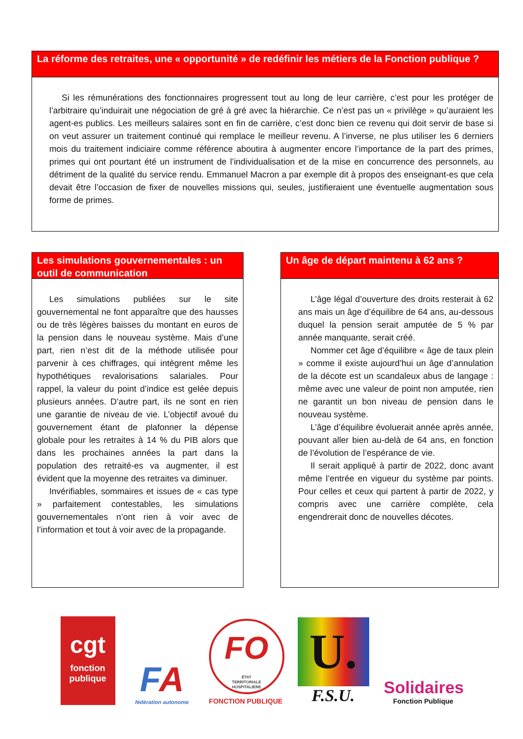La réforme des retraites, une « opportunité » de redéfinir les métiers de la Fonction publique ?
Si les rémunérations des fonctionnaires progressent tout au long de leur carrière, c’est pour les protéger de l’arbitraire qu’induirait une négociation de gré à gré avec la hiérarchie. Ce n’est pas un « privilège » qu’auraient les agent-es publics. Les meilleurs salaires sont en fin de carrière, c’est donc bien ce revenu qui doit servir de base si on veut assurer un traitement continué qui remplace le meilleur revenu. A l’inverse, ne plus utiliser les 6 derniers mois du traitement indiciaire comme référence aboutira à augmenter encore l’importance de la part des primes, primes qui ont pourtant été un instrument de l’individualisation et de la mise en concurrence des personnels, au détriment de la qualité du service rendu. Emmanuel Macron a par exemple dit à propos des enseignant-es que cela devait être l’occasion de fixer de nouvelles missions qui, seules, justifieraient une éventuelle augmentation sous forme de primes.
Les simulations gouvernementales : un outil de communication
Les simulations publiées sur le site gouvernemental ne font apparaître que des hausses ou de très légères baisses du montant en euros de la pension dans le nouveau système. Mais d’une part, rien n’est dit de la méthode utilisée pour parvenir à ces chiffrages, qui intègrent même les hypothétiques revalorisations salariales. Pour rappel, la valeur du point d’indice est gelée depuis plusieurs années. D’autre part, ils ne sont en rien une garantie de niveau de vie. L’objectif avoué du gouvernement étant de plafonner la dépense globale pour les retraites à 14 % du PIB alors que dans les prochaines années la part dans la population des retraité-es va augmenter, il est évident que la moyenne des retraites va diminuer.
Invérifiables, sommaires et issues de « cas type » parfaitement contestables, les simulations gouvernementales n’ont rien à voir avec de l’information et tout à voir avec de la propagande.
Un âge de départ maintenu à 62 ans ?
L’âge légal d’ouverture des droits resterait à 62 ans mais un âge d’équilibre de 64 ans, au-dessous duquel la pension serait amputée de 5 % par année manquante, serait créé.
Nommer cet âge d’équilibre « âge de taux plein » comme il existe aujourd’hui un âge d’annulation de la décote est un scandaleux abus de langage : même avec une valeur de point non amputée, rien ne garantit un bon niveau de pension dans le nouveau système.
L’âge d’équilibre évoluerait année après année, pouvant aller bien au-delà de 64 ans, en fonction de l’évolution de l’espérance de vie.
Il serait appliqué à partir de 2022, donc avant même l’entrée en vigueur du système par points. Pour celles et ceux qui partent à partir de 2022, y compris avec une carrière complète, cela engendrerait donc de nouvelles décotes.
cgt
fonction
publique
FA
fédération autonome
FO
ÉTAT
TERRITORIALE
HOSPITALIÈRE
FONCTION PUBLIQUE
U.
F.S.U.
Solidaires
Fonction Publique